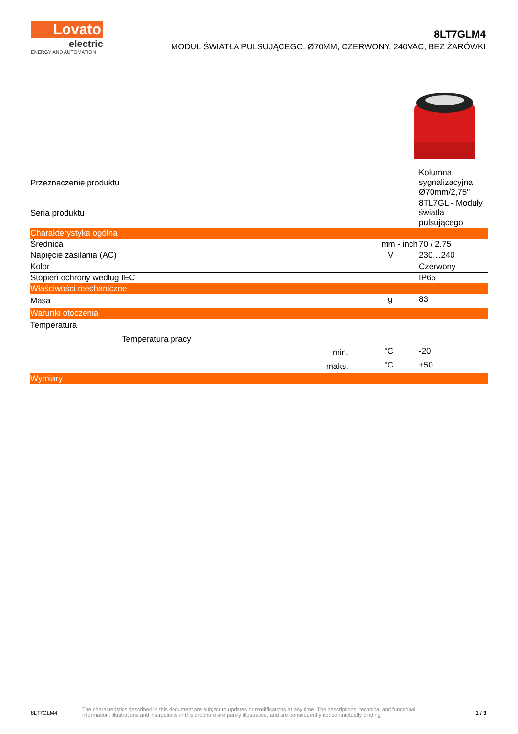Lovato
electric
ENERGY AND AUTOMATION
8LT7GLM4
MODUŁ ŚWIATŁA PULSUJĄCEGO, Ø70MM, CZERWONY, 240VAC, BEZ ŻARÓWKI
| Przeznaczenie produktu | | | Kolumna sygnalizacyjna Ø70mm/2,75" |
| Seria produktu | | | 8TL7GL - Moduły światła pulsującego |
| Charakterystyka ogólna | | | |
| Średnica | | mm - inch | 70 / 2.75 |
| Napięcie zasilania (AC) | | V | 230…240 |
| Kolor | | | Czerwony |
| Stopień ochrony według IEC | | | IP65 |
| Właściwości mechaniczne | | | |
| Masa | | g | 83 |
| Warunki otoczenia | | | |
| Temperatura | | | |
| Temperatura pracy | | | |
| | min. | °C | -20 |
| | maks. | °C | +50 |
| Wymiary | | | |
8LT7GLM4
The characteristics described in this document are subject to updates or modifications at any time. The descriptions, technical and functional information, illustrations and instructions in this brochure are purely illustrative, and are consequently not contractually binding
1 / 3